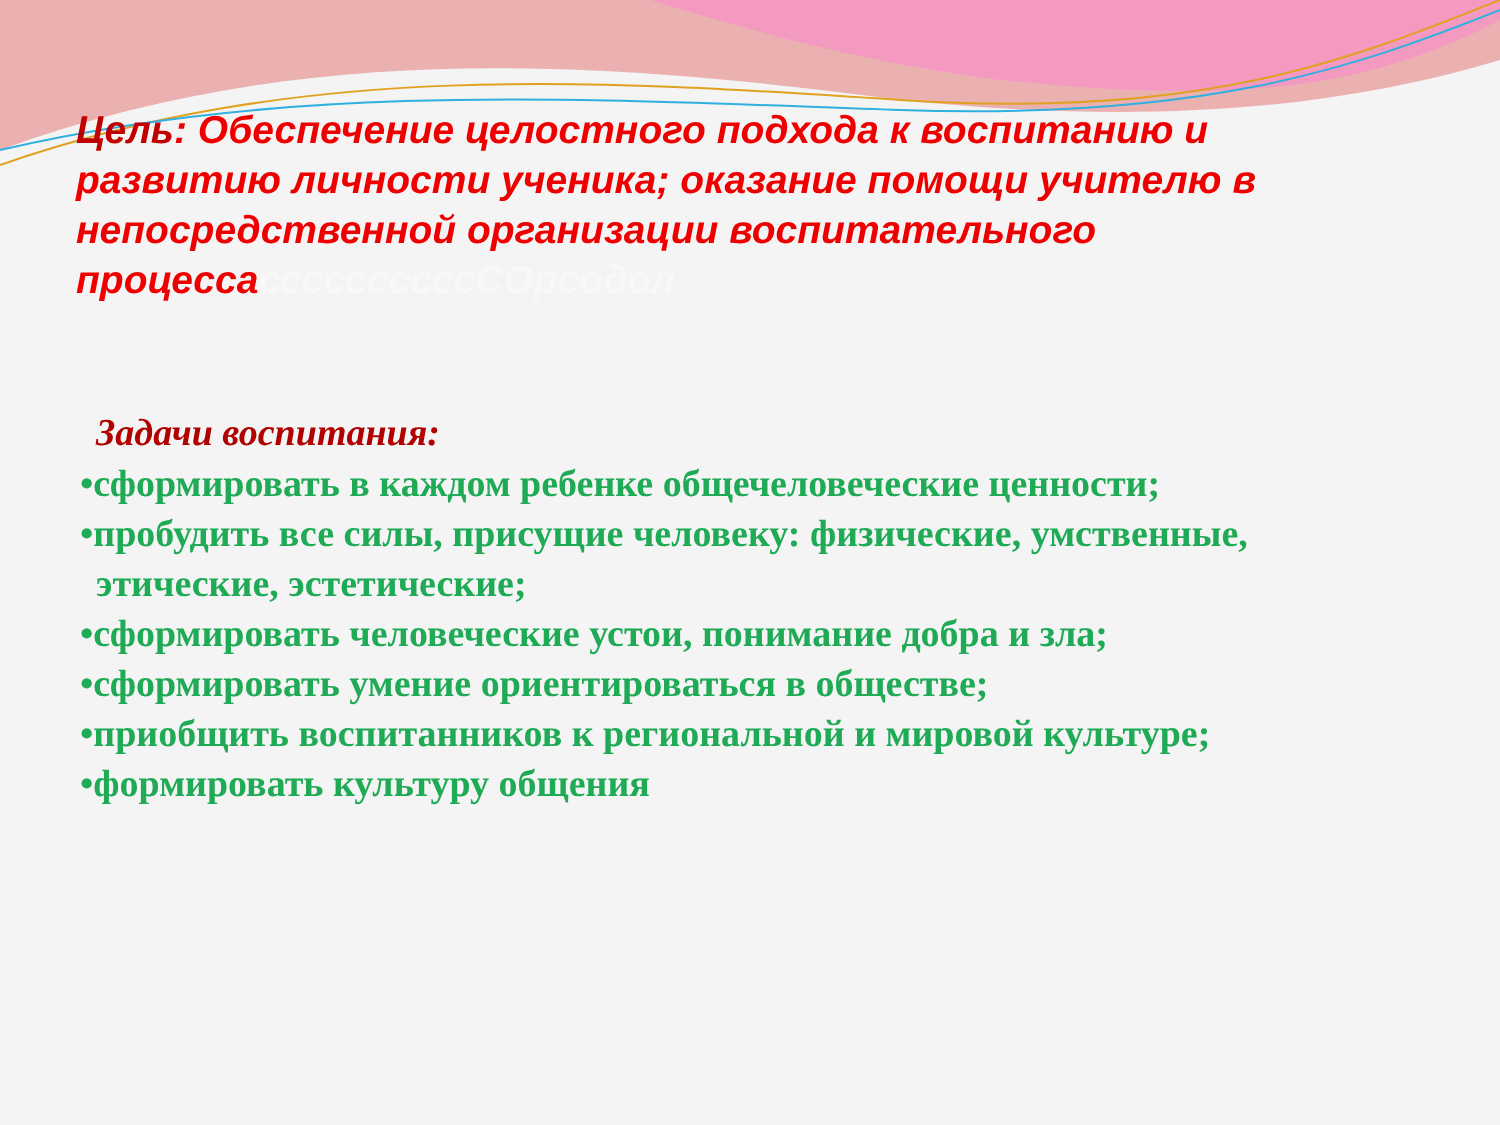Цель: Обеспечение целостного подхода к воспитанию и развитию личности ученика; оказание помощи учителю в непосредственной организации воспитательного процессассссссссссСОрсодол
Задачи воспитания:
•сформировать в каждом ребенке общечеловеческие ценности;
•пробудить все силы, присущие человеку: физические, умственные, этические, эстетические;
•сформировать человеческие устои, понимание добра и зла;
•сформировать умение ориентироваться в обществе;
•приобщить воспитанников к региональной и мировой культуре;
•формировать культуру общения